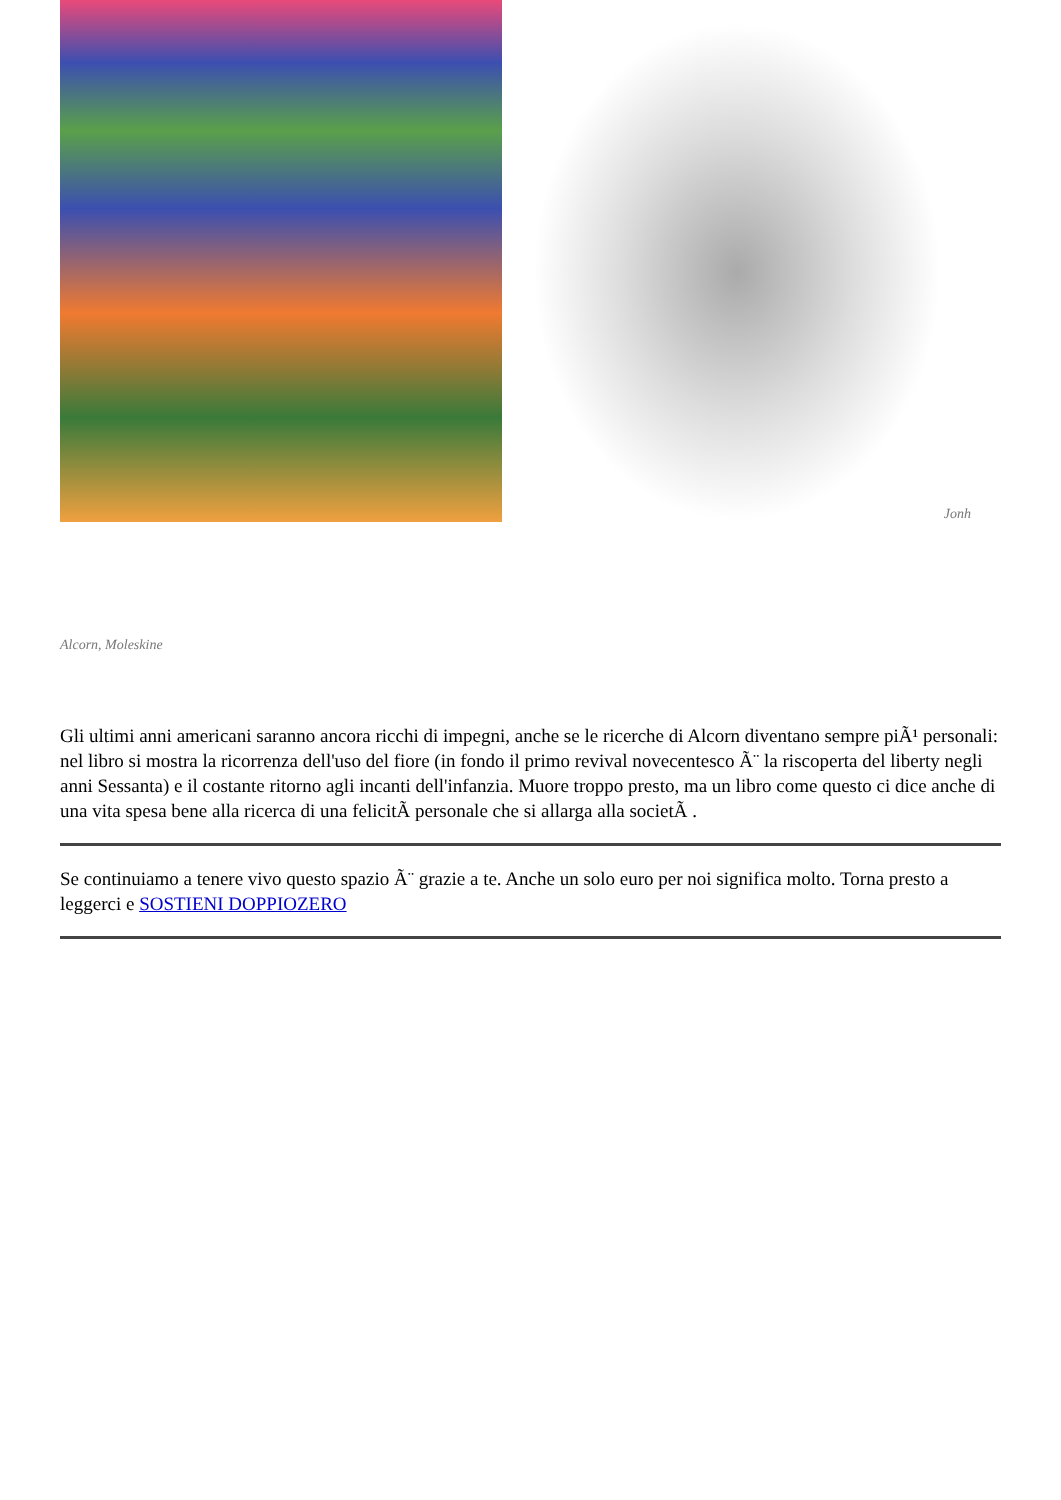Jonh
Alcorn, Moleskine
Gli ultimi anni americani saranno ancora ricchi di impegni, anche se le ricerche di Alcorn diventano sempre piÃ¹ personali: nel libro si mostra la ricorrenza dell'uso del fiore (in fondo il primo revival novecentesco Ã¨ la riscoperta del liberty negli anni Sessanta) e il costante ritorno agli incanti dell'infanzia. Muore troppo presto, ma un libro come questo ci dice anche di una vita spesa bene alla ricerca di una felicitÃ personale che si allarga alla societÃ .
Se continuiamo a tenere vivo questo spazio Ã¨ grazie a te. Anche un solo euro per noi significa molto. Torna presto a leggerci e SOSTIENI DOPPIOZERO